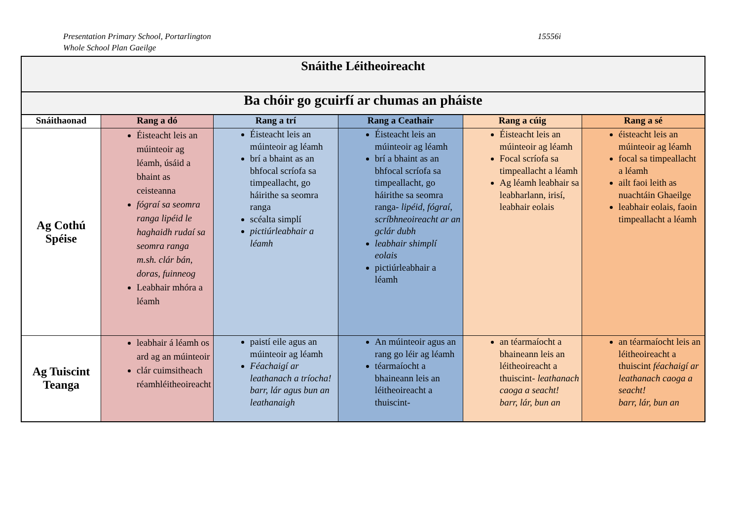Presentation Primary School, Portarlington
Whole School Plan Gaeilge
15556i
| Snáithe Léitheoireacht | | | | | |
| Ba chóir go gcuirfí ar chumas an pháiste | | | | | |
| Snáithaonad | Rang a dó | Rang a trí | Rang a Ceathair | Rang a cúig | Rang a sé |
| Ag Cothú Spéise | Éisteacht leis an múinteoir ag léamh, úsáid a bhaint as ceisteanna fógraí sa seomra ranga lipéid le haghaidh rudaí sa seomra ranga m.sh. clár bán, doras, fuinneog Leabhair mhóra a léamh | Éisteacht leis an múinteoir ag léamh brí a bhaint as an bhfocal scríofa sa timpeallacht, go háirithe sa seomra ranga scéalta simplí pictiúrleabhair a léamh | Éisteacht leis an múinteoir ag léamh brí a bhaint as an bhfocal scríofa sa timpeallacht, go háirithe sa seomra ranga- lipéid, fógraí, scríbhneoireacht ar an gclár dubh leabhair shimplí eolais pictiúrleabhair a léamh | Éisteacht leis an múinteoir ag léamh Focal scríofa sa timpeallacht a léamh Ag léamh leabhair sa leabharlann, irisí, leabhair eolais | éisteacht leis an múinteoir ag léamh focal sa timpeallacht a léamh ailt faoi leith as nuachtáin Ghaeilge leabhair eolais, faoin timpeallacht a léamh |
| Ag Tuiscint Teanga | leabhair á léamh os ard ag an múinteoir clár cuimsitheach réamhléitheoireacht | paistí eile agus an múinteoir ag léamh Féachaigí ar leathanach a tríocha! barr, lár agus bun an leathanaigh | An múinteoir agus an rang go léir ag léamh téarmaíocht a bhaineann leis an léitheoireacht a thuiscint- | an téarmaíocht a bhaineann leis an léitheoireacht a thuiscint- leathanach caoga a seacht! barr, lár, bun an | an téarmaíocht leis an léitheoireacht a thuiscint féachaigí ar leathanach caoga a seacht! barr, lár, bun an |